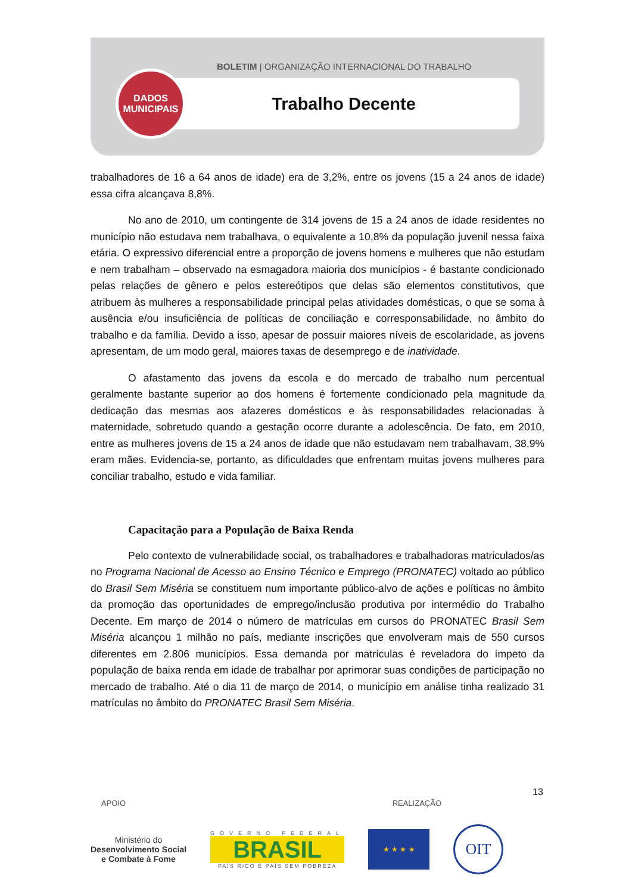BOLETIM | ORGANIZAÇÃO INTERNACIONAL DO TRABALHO
Trabalho Decente
DADOS
MUNICIPAIS
trabalhadores de 16 a 64 anos de idade) era de 3,2%, entre os jovens (15 a 24 anos de idade) essa cifra alcançava 8,8%.
No ano de 2010, um contingente de 314 jovens de 15 a 24 anos de idade residentes no município não estudava nem trabalhava, o equivalente a 10,8% da população juvenil nessa faixa etária. O expressivo diferencial entre a proporção de jovens homens e mulheres que não estudam e nem trabalham – observado na esmagadora maioria dos municípios - é bastante condicionado pelas relações de gênero e pelos estereótipos que delas são elementos constitutivos, que atribuem às mulheres a responsabilidade principal pelas atividades domésticas, o que se soma à ausência e/ou insuficiência de políticas de conciliação e corresponsabilidade, no âmbito do trabalho e da família. Devido a isso, apesar de possuir maiores níveis de escolaridade, as jovens apresentam, de um modo geral, maiores taxas de desemprego e de inatividade.
O afastamento das jovens da escola e do mercado de trabalho num percentual geralmente bastante superior ao dos homens é fortemente condicionado pela magnitude da dedicação das mesmas aos afazeres domésticos e às responsabilidades relacionadas à maternidade, sobretudo quando a gestação ocorre durante a adolescência. De fato, em 2010, entre as mulheres jovens de 15 a 24 anos de idade que não estudavam nem trabalhavam, 38,9% eram mães. Evidencia-se, portanto, as dificuldades que enfrentam muitas jovens mulheres para conciliar trabalho, estudo e vida familiar.
Capacitação para a População de Baixa Renda
Pelo contexto de vulnerabilidade social, os trabalhadores e trabalhadoras matriculados/as no Programa Nacional de Acesso ao Ensino Técnico e Emprego (PRONATEC) voltado ao público do Brasil Sem Miséria se constituem num importante público-alvo de ações e políticas no âmbito da promoção das oportunidades de emprego/inclusão produtiva por intermédio do Trabalho Decente. Em março de 2014 o número de matrículas em cursos do PRONATEC Brasil Sem Miséria alcançou 1 milhão no país, mediante inscrições que envolveram mais de 550 cursos diferentes em 2.806 municípios. Essa demanda por matrículas é reveladora do ímpeto da população de baixa renda em idade de trabalhar por aprimorar suas condições de participação no mercado de trabalho. Até o dia 11 de março de 2014, o município em análise tinha realizado 31 matrículas no âmbito do PRONATEC Brasil Sem Miséria.
13
APOIO REALIZAÇÃO
Ministério do
Desenvolvimento Social
e Combate à Fome
GOVERNO FEDERAL
BRASIL
PAÍS RICO É PAÍS SEM POBREZA
★ ★ ★ ★
OIT